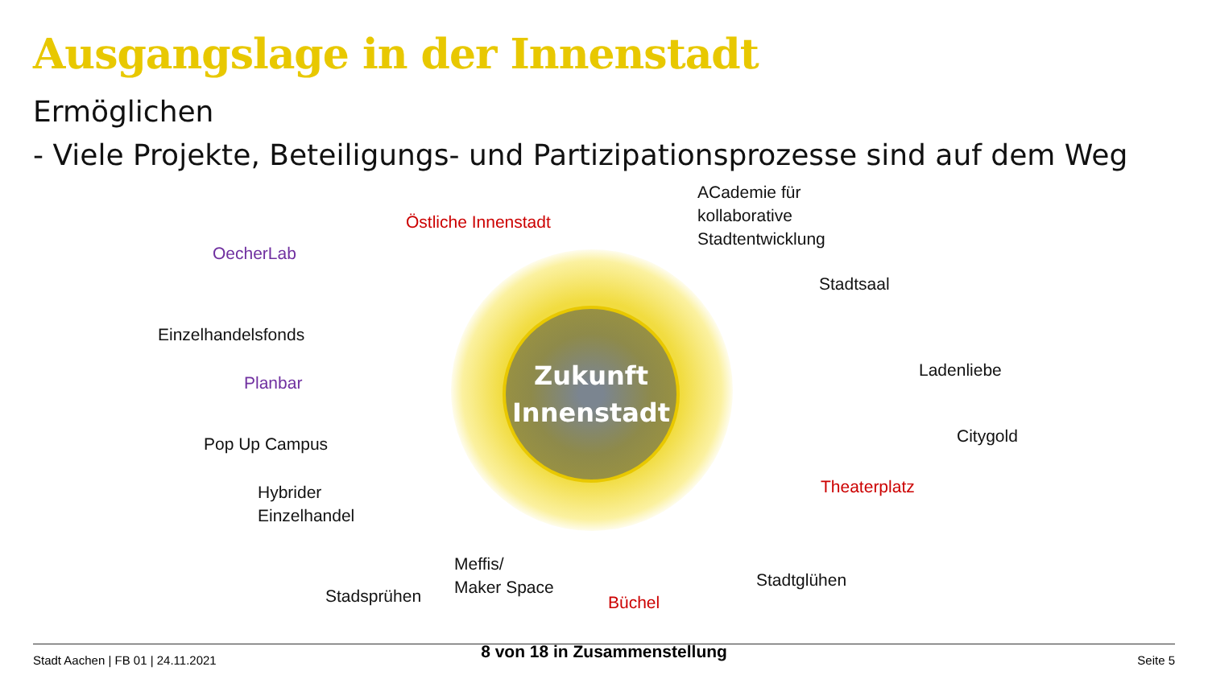Ausgangslage in der Innenstadt
Ermöglichen
- Viele Projekte, Beteiligungs- und Partizipationsprozesse sind auf dem Weg
Zukunft
Innenstadt
Östliche Innenstadt
ACademie für
kollaborative
Stadtentwicklung
OecherLab
Stadtsaal
Einzelhandelsfonds
Planbar
Ladenliebe
Pop Up Campus Citygold
Hybrider
Einzelhandel
Theaterplatz
Meffis/
Maker Space
Stadsprühen Büchel
Stadtglühen
Stadt Aachen | FB 01 | 24.11.2021
8 von 18 in Zusammenstellung Seite 5